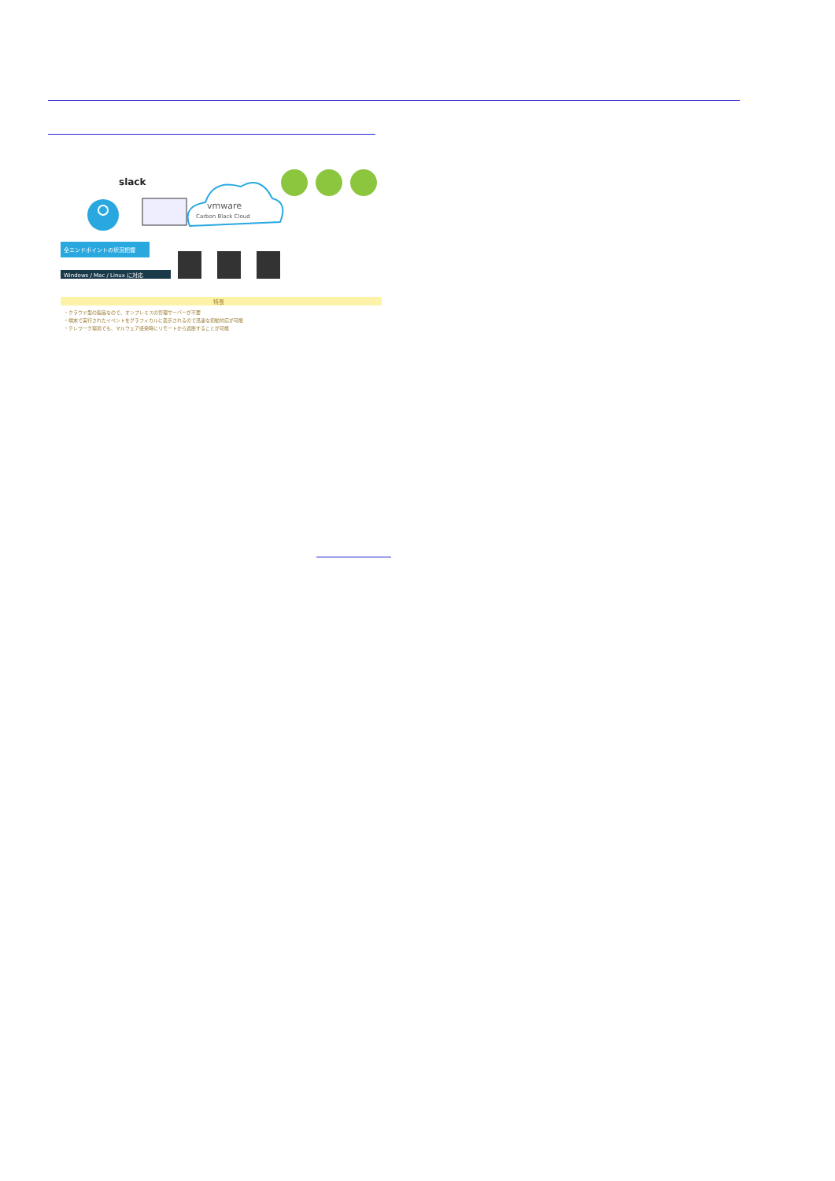slack
vmware
Carbon Black Cloud
全エンドポイントの状況把握
Windows / Mac / Linux に対応
特長
・クラウド型の製品なので、オンプレミスの管理サーバーが不要
・端末で実行されたイベントをグラフィカルに表示されるので迅速な初動対応が可能
・テレワーク環境でも、マルウェア感染時にリモートから遮断することが可能